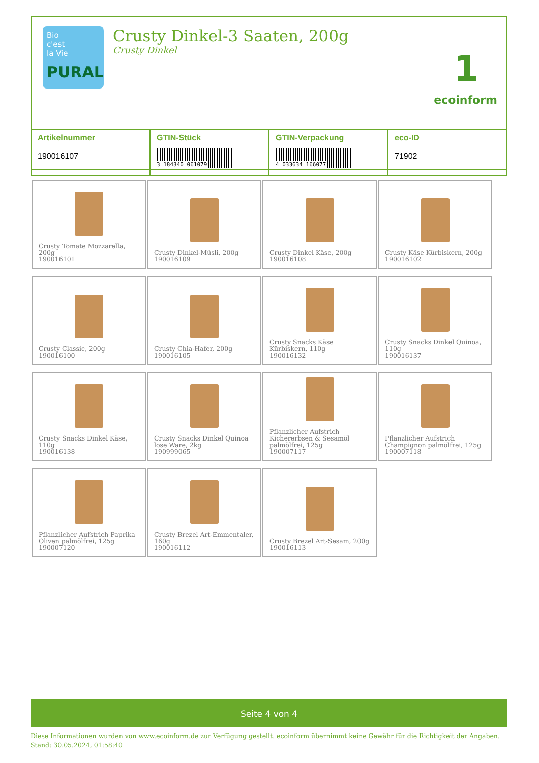Bio
c'est
la Vie
PURAL
Crusty Dinkel-3 Saaten, 200g
Crusty Dinkel
1
ecoinform
| Artikelnummer 190016107 | GTIN-Stück 3 184340 061079 | GTIN-Verpackung 4 033634 166077 | eco-ID 71902 |
| Crusty Tomate Mozzarella, 200g 190016101 | Crusty Dinkel-Müsli, 200g 190016109 | Crusty Dinkel Käse, 200g 190016108 | Crusty Käse Kürbiskern, 200g 190016102 |
| Crusty Classic, 200g 190016100 | Crusty Chia-Hafer, 200g 190016105 | Crusty Snacks Käse Kürbiskern, 110g 190016132 | Crusty Snacks Dinkel Quinoa, 110g 190016137 |
| Crusty Snacks Dinkel Käse, 110g 190016138 | Crusty Snacks Dinkel Quinoa lose Ware, 2kg 190999065 | Pflanzlicher Aufstrich Kichererbsen & Sesamöl palmölfrei, 125g 190007117 | Pflanzlicher Aufstrich Champignon palmölfrei, 125g 190007118 |
| Pflanzlicher Aufstrich Paprika Oliven palmölfrei, 125g 190007120 | Crusty Brezel Art-Emmentaler, 160g 190016112 | Crusty Brezel Art-Sesam, 200g 190016113 | |
Seite 4 von 4
Diese Informationen wurden von www.ecoinform.de zur Verfügung gestellt. ecoinform übernimmt keine Gewähr für die Richtigkeit der Angaben.
Stand: 30.05.2024, 01:58:40